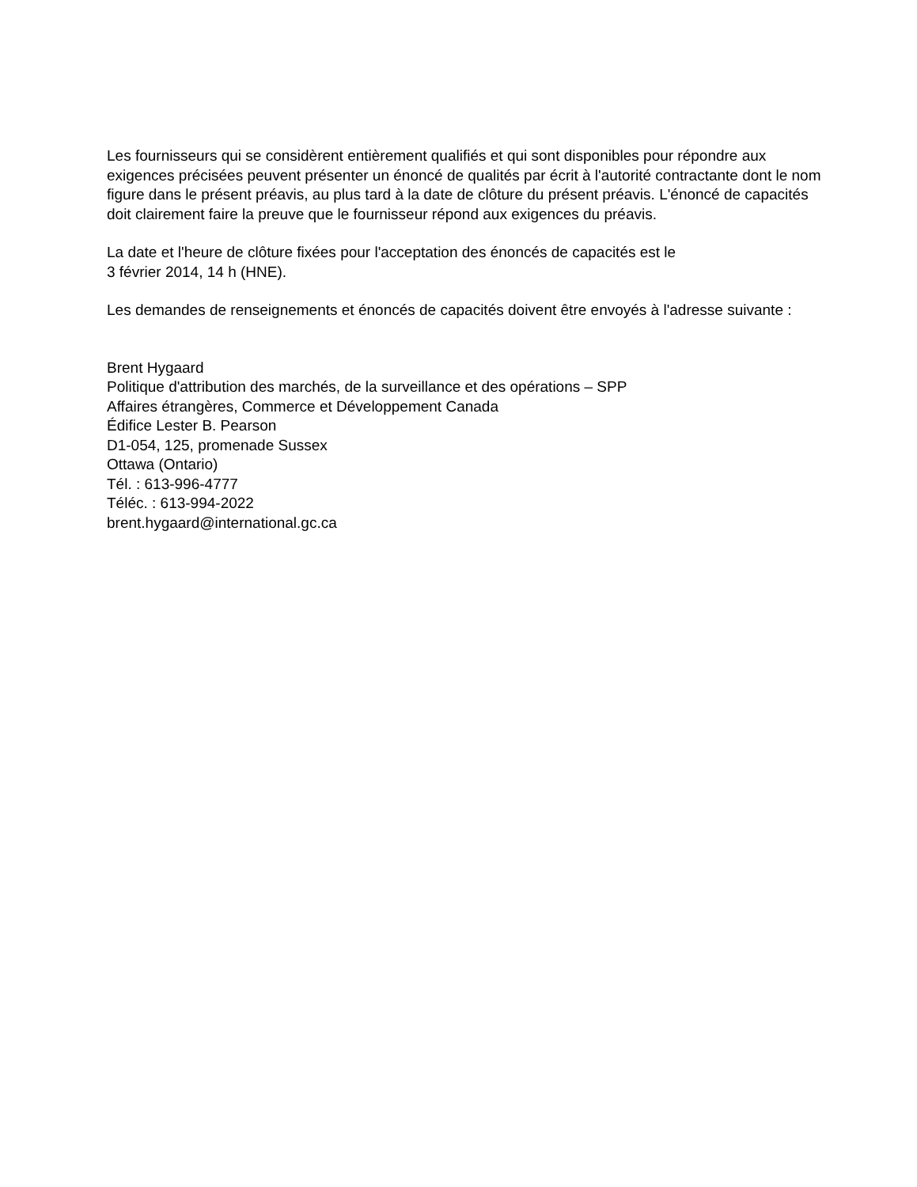Les fournisseurs qui se considèrent entièrement qualifiés et qui sont disponibles pour répondre aux exigences précisées peuvent présenter un énoncé de qualités par écrit à l'autorité contractante dont le nom figure dans le présent préavis, au plus tard à la date de clôture du présent préavis. L'énoncé de capacités doit clairement faire la preuve que le fournisseur répond aux exigences du préavis.
La date et l'heure de clôture fixées pour l'acceptation des énoncés de capacités est le
3 février 2014, 14 h (HNE).
Les demandes de renseignements et énoncés de capacités doivent être envoyés à l'adresse suivante :
Brent Hygaard
Politique d'attribution des marchés, de la surveillance et des opérations – SPP
Affaires étrangères, Commerce et Développement Canada
Édifice Lester B. Pearson
D1-054, 125, promenade Sussex
Ottawa (Ontario)
Tél. : 613-996-4777
Téléc. : 613-994-2022
brent.hygaard@international.gc.ca